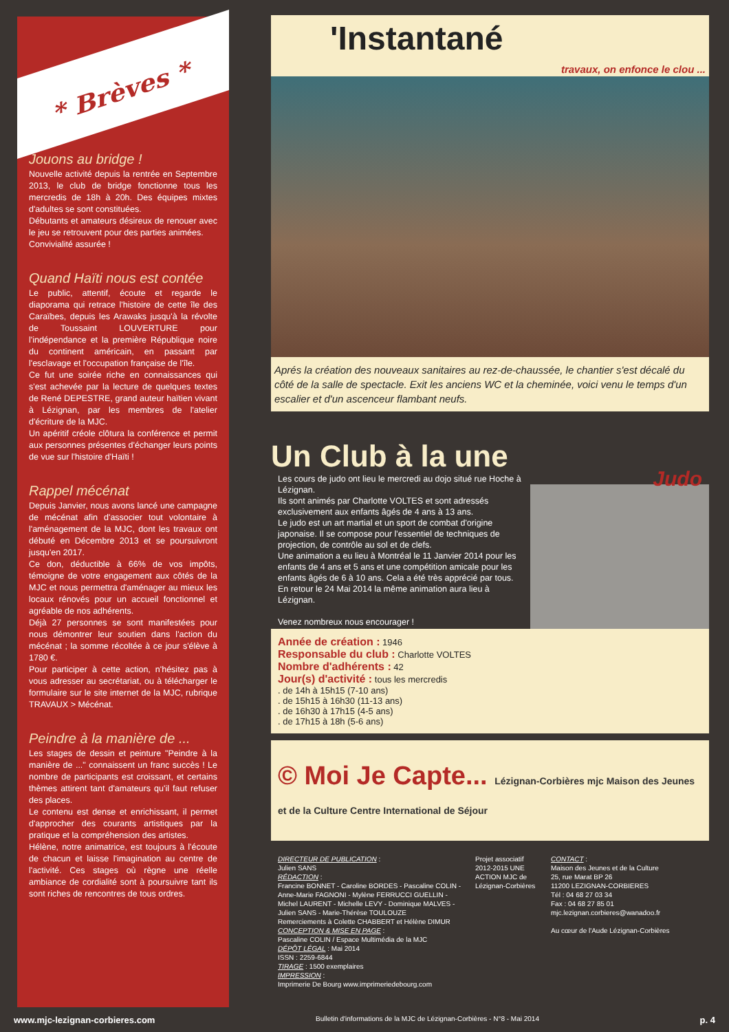* Brèves *
Jouons au bridge !
Nouvelle activité depuis la rentrée en Septembre 2013, le club de bridge fonctionne tous les mercredis de 18h à 20h. Des équipes mixtes d'adultes se sont constituées.
Débutants et amateurs désireux de renouer avec le jeu se retrouvent pour des parties animées.
Convivialité assurée !
Quand Haïti nous est contée
Le public, attentif, écoute et regarde le diaporama qui retrace l'histoire de cette île des Caraïbes, depuis les Arawaks jusqu'à la révolte de Toussaint LOUVERTURE pour l'indépendance et la première République noire du continent américain, en passant par l'esclavage et l'occupation française de l'île.
Ce fut une soirée riche en connaissances qui s'est achevée par la lecture de quelques textes de René DEPESTRE, grand auteur haïtien vivant à Lézignan, par les membres de l'atelier d'écriture de la MJC.
Un apéritif créole clôtura la conférence et permit aux personnes présentes d'échanger leurs points de vue sur l'histoire d'Haïti !
Rappel mécénat
Depuis Janvier, nous avons lancé une campagne de mécénat afin d'associer tout volontaire à l'aménagement de la MJC, dont les travaux ont débuté en Décembre 2013 et se poursuivront jusqu'en 2017.
Ce don, déductible à 66% de vos impôts, témoigne de votre engagement aux côtés de la MJC et nous permettra d'aménager au mieux les locaux rénovés pour un accueil fonctionnel et agréable de nos adhérents.
Déjà 27 personnes se sont manifestées pour nous démontrer leur soutien dans l'action du mécénat ; la somme récoltée à ce jour s'élève à 1780 €.
Pour participer à cette action, n'hésitez pas à vous adresser au secrétariat, ou à télécharger le formulaire sur le site internet de la MJC, rubrique TRAVAUX > Mécénat.
Peindre à la manière de ...
Les stages de dessin et peinture "Peindre à la manière de ..." connaissent un franc succès ! Le nombre de participants est croissant, et certains thèmes attirent tant d'amateurs qu'il faut refuser des places.
Le contenu est dense et enrichissant, il permet d'approcher des courants artistiques par la pratique et la compréhension des artistes.
Hélène, notre animatrice, est toujours à l'écoute de chacun et laisse l'imagination au centre de l'activité. Ces stages où règne une réelle ambiance de cordialité sont à poursuivre tant ils sont riches de rencontres de tous ordres.
'Instantané
travaux, on enfonce le clou ...
Aprés la création des nouveaux sanitaires au rez-de-chaussée, le chantier s'est décalé du côté de la salle de spectacle. Exit les anciens WC et la cheminée, voici venu le temps d'un escalier et d'un ascenceur flambant neufs.
Un Club à la une
Les cours de judo ont lieu le mercredi au dojo situé rue Hoche à Lézignan.
Ils sont animés par Charlotte VOLTES et sont adressés exclusivement aux enfants âgés de 4 ans à 13 ans.
Le judo est un art martial et un sport de combat d'origine japonaise. Il se compose pour l'essentiel de techniques de projection, de contrôle au sol et de clefs.
Une animation a eu lieu à Montréal le 11 Janvier 2014 pour les enfants de 4 ans et 5 ans et une compétition amicale pour les enfants âgés de 6 à 10 ans. Cela a été très apprécié par tous.
En retour le 24 Mai 2014 la même animation aura lieu à Lézignan.
Venez nombreux nous encourager !
Judo
Année de création : 1946
Responsable du club : Charlotte VOLTES
Nombre d'adhérents : 42
Jour(s) d'activité : tous les mercredis
. de 14h à 15h15 (7-10 ans)
. de 15h15 à 16h30 (11-13 ans)
. de 16h30 à 17h15 (4-5 ans)
. de 17h15 à 18h (5-6 ans)
© Moi Je Capte... Lézignan-Corbières mjc Maison des Jeunes et de la Culture Centre International de Séjour
DIRECTEUR DE PUBLICATION :
Julien SANS
RÉDACTION :
Francine BONNET - Caroline BORDES - Pascaline COLIN - Anne-Marie FAGNONI - Mylène FERRUCCI GUELLIN - Michel LAURENT - Michelle LEVY - Dominique MALVES - Julien SANS - Marie-Thérèse TOULOUZE
Remerciements à Colette CHABBERT et Hélène DIMUR
CONCEPTION & MISE EN PAGE :
Pascaline COLIN / Espace Multimédia de la MJC
DÉPÔT LÉGAL : Mai 2014
ISSN : 2259-6844
TIRAGE : 1500 exemplaires
IMPRESSION :
Imprimerie De Bourg www.imprimeriedebourg.com
Projet associatif 2012-2015 UNE ACTION MJC de Lézignan-Corbières
CONTACT :
Maison des Jeunes et de la Culture
25, rue Marat BP 26
11200 LEZIGNAN-CORBIERES
Tél : 04 68 27 03 34
Fax : 04 68 27 85 01
mjc.lezignan.corbieres@wanadoo.fr
Au cœur de l'Aude Lézignan-Corbières
www.mjc-lezignan-corbieres.com Bulletin d'informations de la MJC de Lézignan-Corbières - N°8 - Mai 2014 p. 4